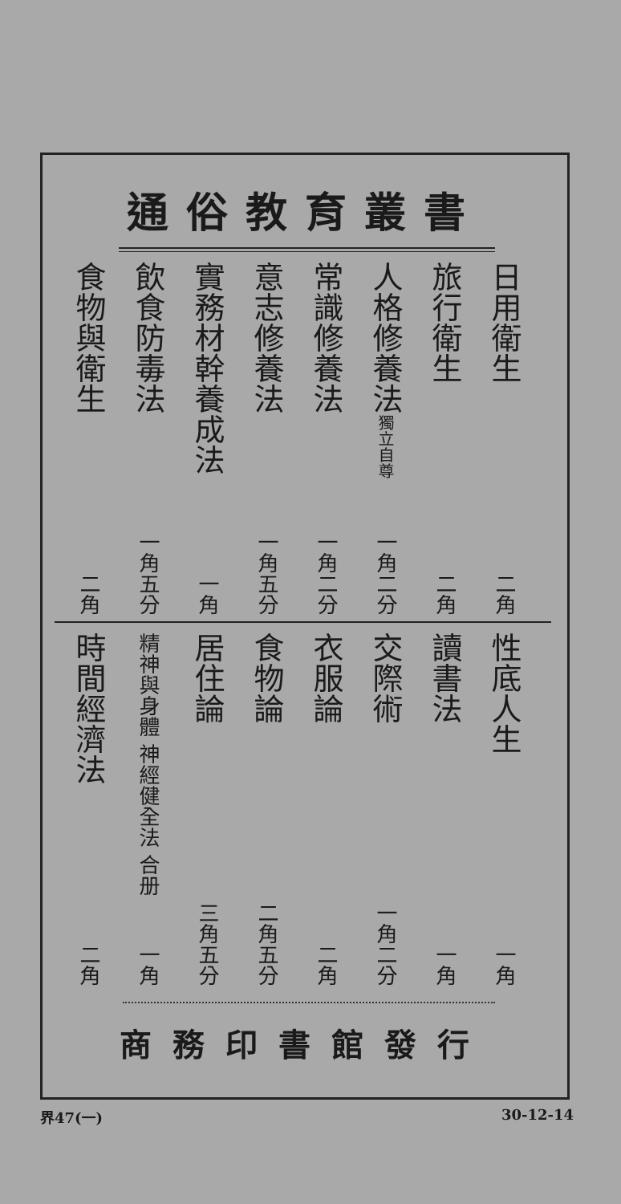通俗教育叢書
日用衛生 二角
旅行衛生 二角
人格修養法獨立自尊 一角二分
常識修養法 一角二分
意志修養法 一角五分
實務材幹養成法 一角
飲食防毒法 一角五分
食物與衛生 二角
性底人生 一角
讀書法 一角
交際術 一角二分
衣服論 二角
食物論 二角五分
居住論 三角五分
精神與身體 神經健全法 合册 一角
時間經濟法 二角
商務印書館發行
界47(一) 30-12-14